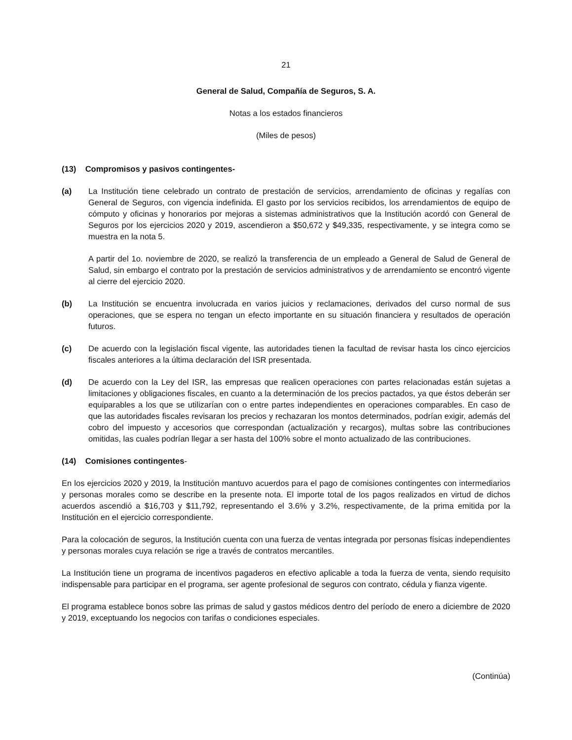21
General de Salud, Compañía de Seguros, S. A.
Notas a los estados financieros
(Miles de pesos)
(13) Compromisos y pasivos contingentes-
(a) La Institución tiene celebrado un contrato de prestación de servicios, arrendamiento de oficinas y regalías con General de Seguros, con vigencia indefinida. El gasto por los servicios recibidos, los arrendamientos de equipo de cómputo y oficinas y honorarios por mejoras a sistemas administrativos que la Institución acordó con General de Seguros por los ejercicios 2020 y 2019, ascendieron a $50,672 y $49,335, respectivamente, y se integra como se muestra en la nota 5.
A partir del 1o. noviembre de 2020, se realizó la transferencia de un empleado a General de Salud de General de Salud, sin embargo el contrato por la prestación de servicios administrativos y de arrendamiento se encontró vigente al cierre del ejercicio 2020.
(b) La Institución se encuentra involucrada en varios juicios y reclamaciones, derivados del curso normal de sus operaciones, que se espera no tengan un efecto importante en su situación financiera y resultados de operación futuros.
(c) De acuerdo con la legislación fiscal vigente, las autoridades tienen la facultad de revisar hasta los cinco ejercicios fiscales anteriores a la última declaración del ISR presentada.
(d) De acuerdo con la Ley del ISR, las empresas que realicen operaciones con partes relacionadas están sujetas a limitaciones y obligaciones fiscales, en cuanto a la determinación de los precios pactados, ya que éstos deberán ser equiparables a los que se utilizarían con o entre partes independientes en operaciones comparables. En caso de que las autoridades fiscales revisaran los precios y rechazaran los montos determinados, podrían exigir, además del cobro del impuesto y accesorios que correspondan (actualización y recargos), multas sobre las contribuciones omitidas, las cuales podrían llegar a ser hasta del 100% sobre el monto actualizado de las contribuciones.
(14) Comisiones contingentes-
En los ejercicios 2020 y 2019, la Institución mantuvo acuerdos para el pago de comisiones contingentes con intermediarios y personas morales como se describe en la presente nota. El importe total de los pagos realizados en virtud de dichos acuerdos ascendió a $16,703 y $11,792, representando el 3.6% y 3.2%, respectivamente, de la prima emitida por la Institución en el ejercicio correspondiente.
Para la colocación de seguros, la Institución cuenta con una fuerza de ventas integrada por personas físicas independientes y personas morales cuya relación se rige a través de contratos mercantiles.
La Institución tiene un programa de incentivos pagaderos en efectivo aplicable a toda la fuerza de venta, siendo requisito indispensable para participar en el programa, ser agente profesional de seguros con contrato, cédula y fianza vigente.
El programa establece bonos sobre las primas de salud y gastos médicos dentro del período de enero a diciembre de 2020 y 2019, exceptuando los negocios con tarifas o condiciones especiales.
(Continúa)